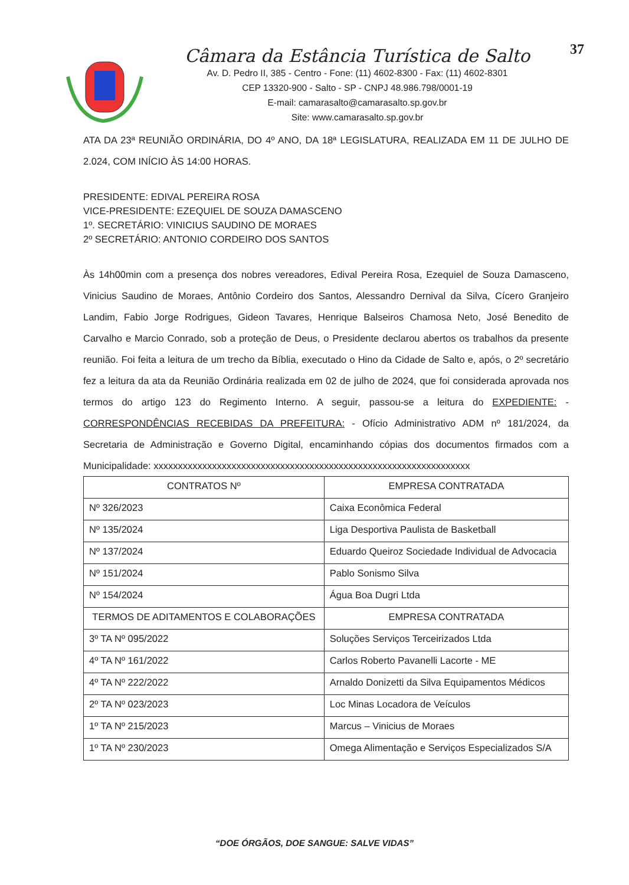Câmara da Estância Turística de Salto
Av. D. Pedro II, 385 - Centro - Fone: (11) 4602-8300 - Fax: (11) 4602-8301
CEP 13320-900 - Salto - SP - CNPJ 48.986.798/0001-19
E-mail: camarasalto@camarasalto.sp.gov.br
Site: www.camarasalto.sp.gov.br
37
ATA DA 23ª REUNIÃO ORDINÁRIA, DO 4º ANO, DA 18ª LEGISLATURA, REALIZADA EM 11 DE JULHO DE 2.024, COM INÍCIO ÀS 14:00 HORAS.
PRESIDENTE: EDIVAL PEREIRA ROSA
VICE-PRESIDENTE: EZEQUIEL DE SOUZA DAMASCENO
1º. SECRETÁRIO: VINICIUS SAUDINO DE MORAES
2º SECRETÁRIO: ANTONIO CORDEIRO DOS SANTOS
Às 14h00min com a presença dos nobres vereadores, Edival Pereira Rosa, Ezequiel de Souza Damasceno, Vinicius Saudino de Moraes, Antônio Cordeiro dos Santos, Alessandro Dernival da Silva, Cícero Granjeiro Landim, Fabio Jorge Rodrigues, Gideon Tavares, Henrique Balseiros Chamosa Neto, José Benedito de Carvalho e Marcio Conrado, sob a proteção de Deus, o Presidente declarou abertos os trabalhos da presente reunião. Foi feita a leitura de um trecho da Bíblia, executado o Hino da Cidade de Salto e, após, o 2º secretário fez a leitura da ata da Reunião Ordinária realizada em 02 de julho de 2024, que foi considerada aprovada nos termos do artigo 123 do Regimento Interno. A seguir, passou-se a leitura do EXPEDIENTE: - CORRESPONDÊNCIAS RECEBIDAS DA PREFEITURA: - Ofício Administrativo ADM nº 181/2024, da Secretaria de Administração e Governo Digital, encaminhando cópias dos documentos firmados com a Municipalidade: xxxxxxxxxxxxxxxxxxxxxxxxxxxxxxxxxxxxxxxxxxxxxxxxxxxxxxxxxxxxxxxxx
| CONTRATOS Nº | EMPRESA CONTRATADA |
| --- | --- |
| Nº 326/2023 | Caixa Econômica Federal |
| Nº 135/2024 | Liga Desportiva Paulista de Basketball |
| Nº 137/2024 | Eduardo Queiroz Sociedade Individual de Advocacia |
| Nº 151/2024 | Pablo Sonismo Silva |
| Nº 154/2024 | Água Boa Dugri Ltda |
| TERMOS DE ADITAMENTOS E COLABORAÇÕES | EMPRESA CONTRATADA |
| 3º TA Nº 095/2022 | Soluções Serviços Terceirizados Ltda |
| 4º TA Nº 161/2022 | Carlos Roberto Pavanelli Lacorte - ME |
| 4º TA Nº 222/2022 | Arnaldo Donizetti da Silva Equipamentos Médicos |
| 2º TA Nº 023/2023 | Loc Minas Locadora de Veículos |
| 1º TA Nº 215/2023 | Marcus – Vinicius de Moraes |
| 1º TA Nº 230/2023 | Omega Alimentação e Serviços Especializados S/A |
“DOE ÓRGÃOS, DOE SANGUE: SALVE VIDAS”